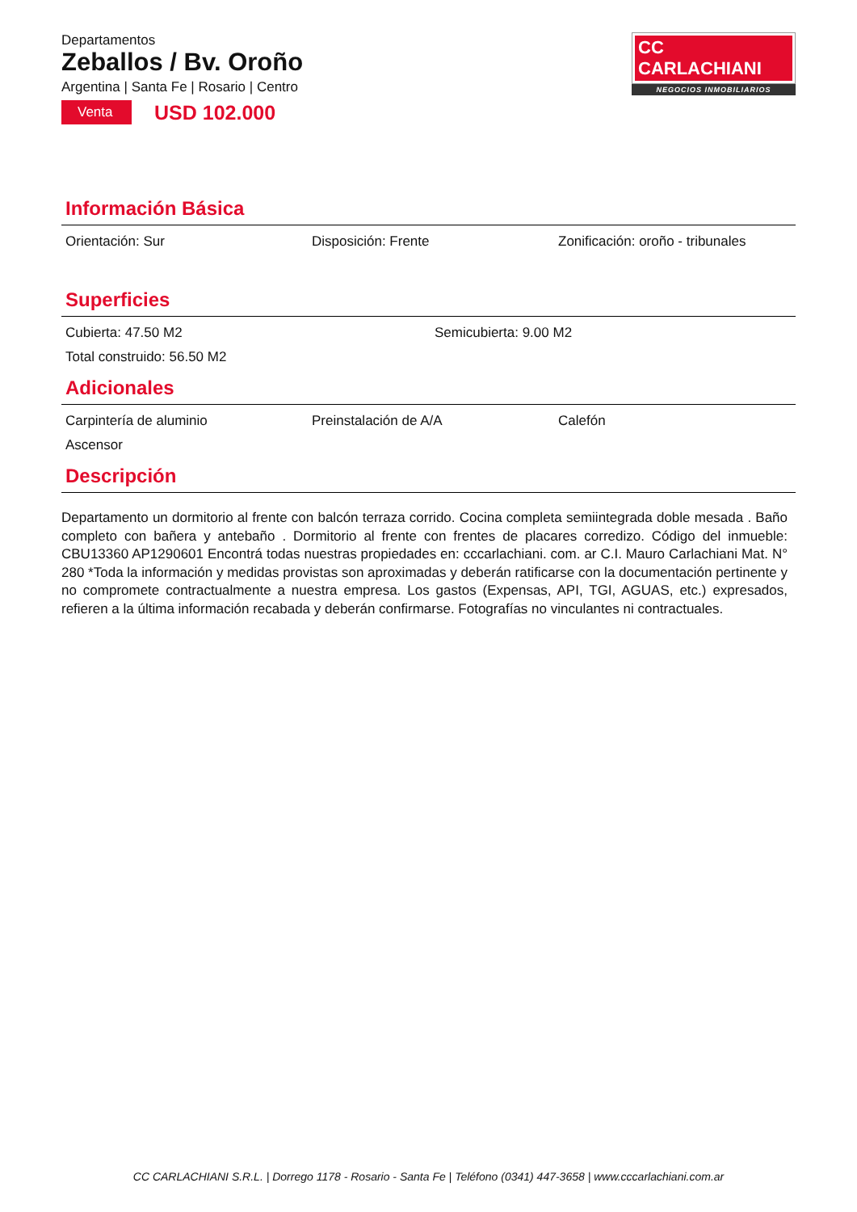Departamentos
Zeballos / Bv. Oroño
Argentina | Santa Fe | Rosario | Centro
Venta USD 102.000
CC CARLACHIANI
NEGOCIOS INMOBILIARIOS
Información Básica
Orientación: Sur Disposición: Frente Zonificación: oroño - tribunales
Superficies
Cubierta: 47.50 M2 Semicubierta: 9.00 M2
Total construido: 56.50 M2
Adicionales
Carpintería de aluminio Preinstalación de A/A Calefón
Ascensor
Descripción
Departamento un dormitorio al frente con balcón terraza corrido. Cocina completa semiintegrada doble mesada . Baño completo con bañera y antebaño . Dormitorio al frente con frentes de placares corredizo. Código del inmueble: CBU13360 AP1290601 Encontrá todas nuestras propiedades en: cccarlachiani. com. ar C.I. Mauro Carlachiani Mat. N° 280 *Toda la información y medidas provistas son aproximadas y deberán ratificarse con la documentación pertinente y no compromete contractualmente a nuestra empresa. Los gastos (Expensas, API, TGI, AGUAS, etc.) expresados, refieren a la última información recabada y deberán confirmarse. Fotografías no vinculantes ni contractuales.
CC CARLACHIANI S.R.L. | Dorrego 1178 - Rosario - Santa Fe | Teléfono (0341) 447-3658 | www.cccarlachiani.com.ar